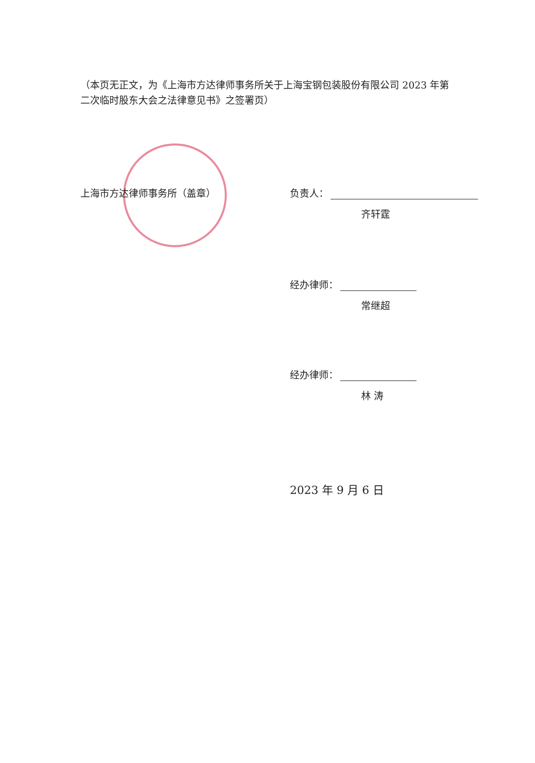（本页无正文，为《上海市方达律师事务所关于上海宝钢包装股份有限公司 2023 年第二次临时股东大会之法律意见书》之签署页）
上海市方达律师事务所（盖章）
负责人：
齐轩霆
经办律师：
常继超
经办律师：
林 涛
2023 年 9 月 6 日